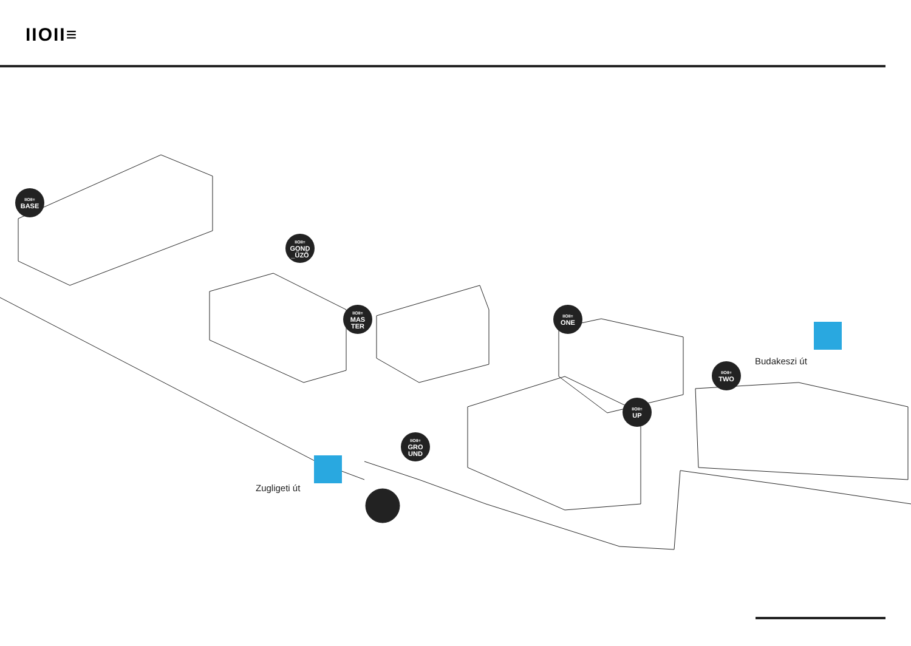IIOII≡
IIOII≡
BASE
IIOII≡
GOND
_ŰZŐ
IIOII≡
MAS
TER
IIOII≡
ONE
IIOII≡
TWO
IIOII≡
UP
IIOII≡
GRO
UND
Budakeszi út
Zugligeti út